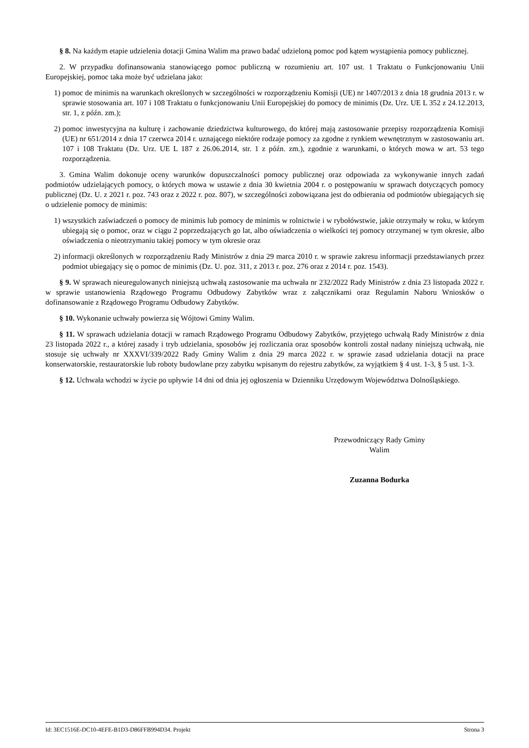§ 8. Na każdym etapie udzielenia dotacji Gmina Walim ma prawo badać udzieloną pomoc pod kątem wystąpienia pomocy publicznej.
2. W przypadku dofinansowania stanowiącego pomoc publiczną w rozumieniu art. 107 ust. 1 Traktatu o Funkcjonowaniu Unii Europejskiej, pomoc taka może być udzielana jako:
1) pomoc de minimis na warunkach określonych w szczególności w rozporządzeniu Komisji (UE) nr 1407/2013 z dnia 18 grudnia 2013 r. w sprawie stosowania art. 107 i 108 Traktatu o funkcjonowaniu Unii Europejskiej do pomocy de minimis (Dz. Urz. UE L 352 z 24.12.2013, str. 1, z późn. zm.);
2) pomoc inwestycyjna na kulturę i zachowanie dziedzictwa kulturowego, do której mają zastosowanie przepisy rozporządzenia Komisji (UE) nr 651/2014 z dnia 17 czerwca 2014 r. uznającego niektóre rodzaje pomocy za zgodne z rynkiem wewnętrznym w zastosowaniu art. 107 i 108 Traktatu (Dz. Urz. UE L 187 z 26.06.2014, str. 1 z późn. zm.), zgodnie z warunkami, o których mowa w art. 53 tego rozporządzenia.
3. Gmina Walim dokonuje oceny warunków dopuszczalności pomocy publicznej oraz odpowiada za wykonywanie innych zadań podmiotów udzielających pomocy, o których mowa w ustawie z dnia 30 kwietnia 2004 r. o postępowaniu w sprawach dotyczących pomocy publicznej (Dz. U. z 2021 r. poz. 743 oraz z 2022 r. poz. 807), w szczególności zobowiązana jest do odbierania od podmiotów ubiegających się o udzielenie pomocy de minimis:
1) wszystkich zaświadczeń o pomocy de minimis lub pomocy de minimis w rolnictwie i w rybołówstwie, jakie otrzymały w roku, w którym ubiegają się o pomoc, oraz w ciągu 2 poprzedzających go lat, albo oświadczenia o wielkości tej pomocy otrzymanej w tym okresie, albo oświadczenia o nieotrzymaniu takiej pomocy w tym okresie oraz
2) informacji określonych w rozporządzeniu Rady Ministrów z dnia 29 marca 2010 r. w sprawie zakresu informacji przedstawianych przez podmiot ubiegający się o pomoc de minimis (Dz. U. poz. 311, z 2013 r. poz. 276 oraz z 2014 r. poz. 1543).
§ 9. W sprawach nieuregulowanych niniejszą uchwałą zastosowanie ma uchwała nr 232/2022 Rady Ministrów z dnia 23 listopada 2022 r. w sprawie ustanowienia Rządowego Programu Odbudowy Zabytków wraz z załącznikami oraz Regulamin Naboru Wniosków o dofinansowanie z Rządowego Programu Odbudowy Zabytków.
§ 10. Wykonanie uchwały powierza się Wójtowi Gminy Walim.
§ 11. W sprawach udzielania dotacji w ramach Rządowego Programu Odbudowy Zabytków, przyjętego uchwałą Rady Ministrów z dnia 23 listopada 2022 r., a której zasady i tryb udzielania, sposobów jej rozliczania oraz sposobów kontroli został nadany niniejszą uchwałą, nie stosuje się uchwały nr XXXVI/339/2022 Rady Gminy Walim z dnia 29 marca 2022 r. w sprawie zasad udzielania dotacji na prace konserwatorskie, restauratorskie lub roboty budowlane przy zabytku wpisanym do rejestru zabytków, za wyjątkiem § 4 ust. 1-3, § 5 ust. 1-3.
§ 12. Uchwała wchodzi w życie po upływie 14 dni od dnia jej ogłoszenia w Dzienniku Urzędowym Województwa Dolnośląskiego.
Przewodniczący Rady Gminy
Walim
Zuzanna Bodurka
Id: 3EC1516E-DC10-4EFE-B1D3-D86FFB994D34. Projekt Strona 3